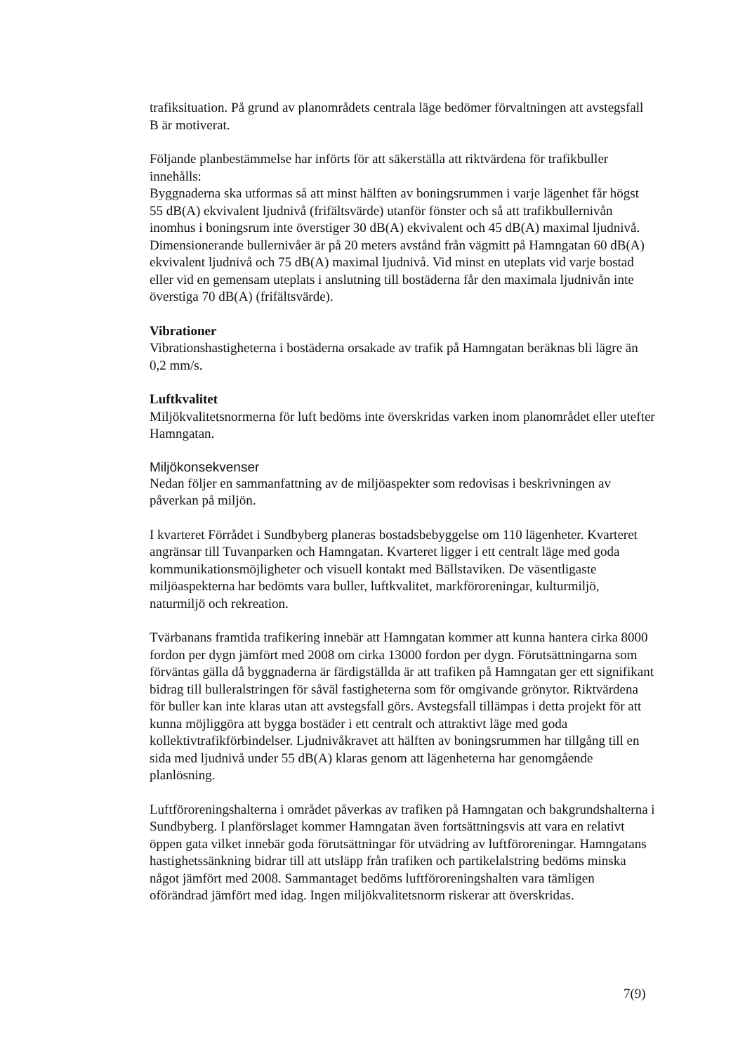trafiksituation. På grund av planområdets centrala läge bedömer förvaltningen att avstegsfall B är motiverat.
Följande planbestämmelse har införts för att säkerställa att riktvärdena för trafikbuller innehålls:
Byggnaderna ska utformas så att minst hälften av boningsrummen i varje lägenhet får högst 55 dB(A) ekvivalent ljudnivå (frifältsvärde) utanför fönster och så att trafikbullernivån inomhus i boningsrum inte överstiger 30 dB(A) ekvivalent och 45 dB(A) maximal ljudnivå. Dimensionerande bullernivåer är på 20 meters avstånd från vägmitt på Hamngatan 60 dB(A) ekvivalent ljudnivå och 75 dB(A) maximal ljudnivå. Vid minst en uteplats vid varje bostad eller vid en gemensam uteplats i anslutning till bostäderna får den maximala ljudnivån inte överstiga 70 dB(A) (frifältsvärde).
Vibrationer
Vibrationshastigheterna i bostäderna orsakade av trafik på Hamngatan beräknas bli lägre än 0,2 mm/s.
Luftkvalitet
Miljökvalitetsnormerna för luft bedöms inte överskridas varken inom planområdet eller utefter Hamngatan.
Miljökonsekvenser
Nedan följer en sammanfattning av de miljöaspekter som redovisas i beskrivningen av påverkan på miljön.
I kvarteret Förrådet i Sundbyberg planeras bostadsbebyggelse om 110 lägenheter. Kvarteret angränsar till Tuvanparken och Hamngatan. Kvarteret ligger i ett centralt läge med goda kommunikationsmöjligheter och visuell kontakt med Bällstaviken. De väsentligaste miljöaspekterna har bedömts vara buller, luftkvalitet, markföroreningar, kulturmiljö, naturmiljö och rekreation.
Tvärbanans framtida trafikering innebär att Hamngatan kommer att kunna hantera cirka 8000 fordon per dygn jämfört med 2008 om cirka 13000 fordon per dygn. Förutsättningarna som förväntas gälla då byggnaderna är färdigställda är att trafiken på Hamngatan ger ett signifikant bidrag till bulleralstringen för såväl fastigheterna som för omgivande grönytor. Riktvärdena för buller kan inte klaras utan att avstegsfall görs. Avstegsfall tillämpas i detta projekt för att kunna möjliggöra att bygga bostäder i ett centralt och attraktivt läge med goda kollektivtrafikförbindelser. Ljudnivåkravet att hälften av boningsrummen har tillgång till en sida med ljudnivå under 55 dB(A) klaras genom att lägenheterna har genomgående planlösning.
Luftföroreningshalterna i området påverkas av trafiken på Hamngatan och bakgrundshalterna i Sundbyberg. I planförslaget kommer Hamngatan även fortsättningsvis att vara en relativt öppen gata vilket innebär goda förutsättningar för utvädring av luftföroreningar. Hamngatans hastighetssänkning bidrar till att utsläpp från trafiken och partikelalstring bedöms minska något jämfört med 2008. Sammantaget bedöms luftföroreningshalten vara tämligen oförändrad jämfört med idag. Ingen miljökvalitetsnorm riskerar att överskridas.
7(9)